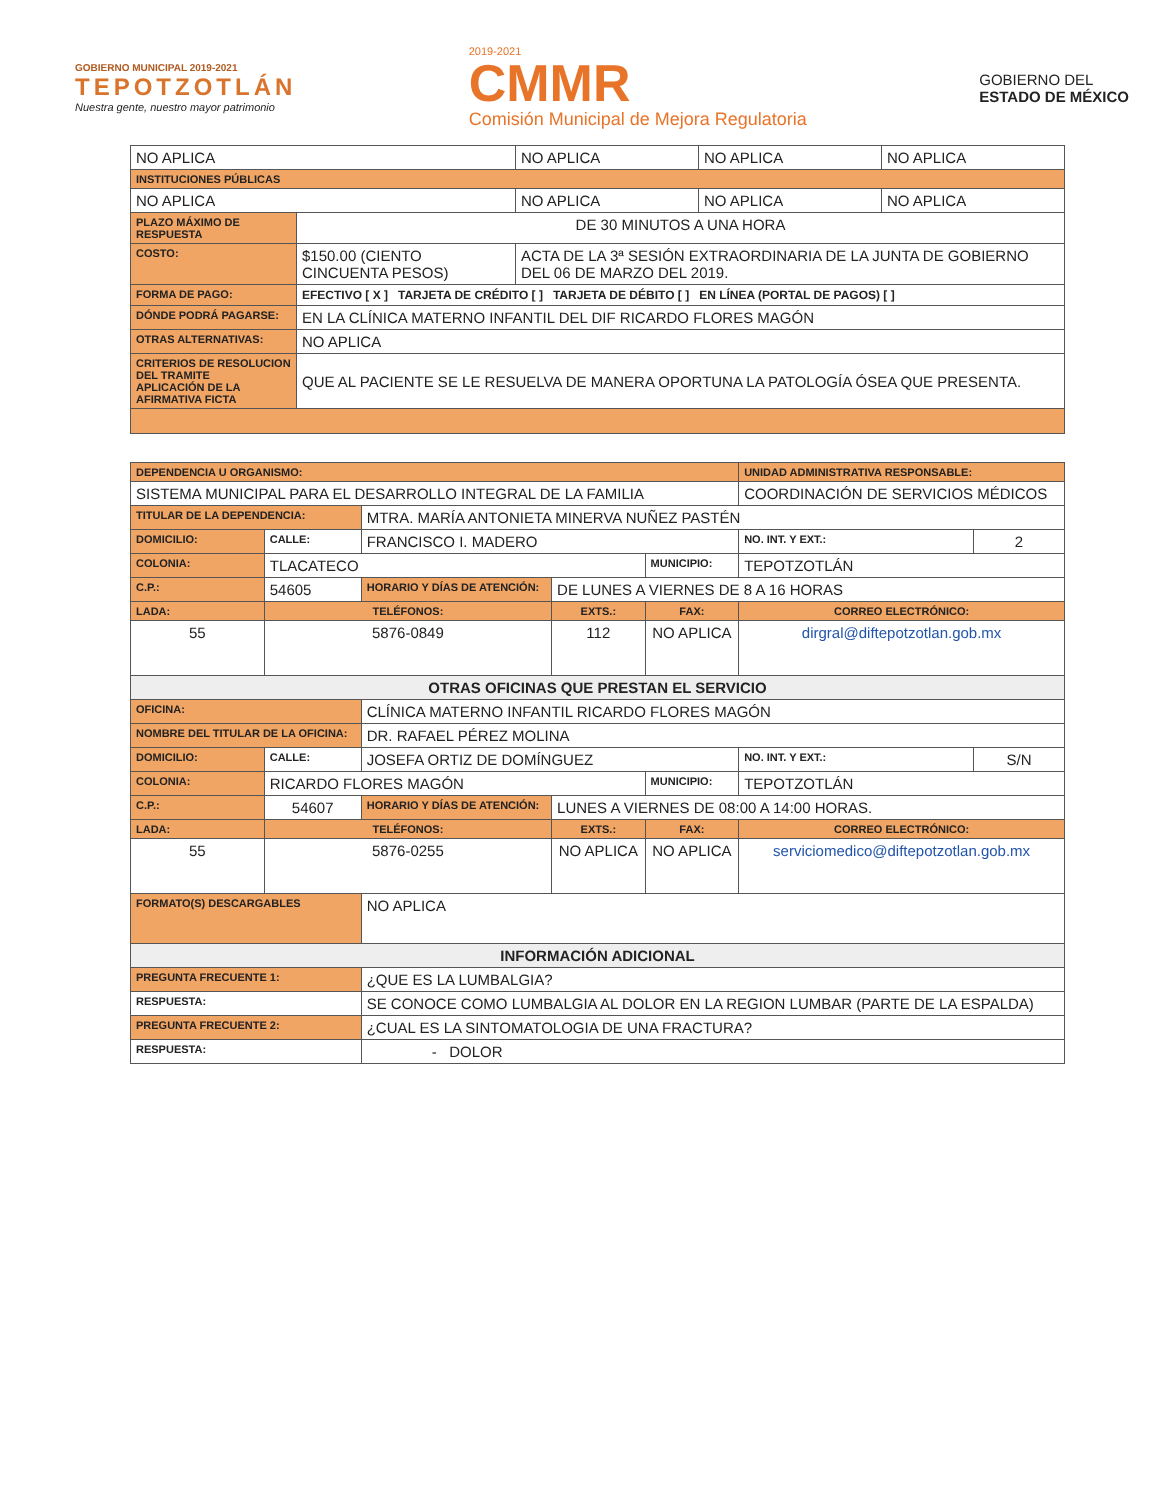GOBIERNO MUNICIPAL 2019-2021
TEPOTZOTLÁN
Nuestra gente, nuestro mayor patrimonio
2019-2021
CMMR
Comisión Municipal de Mejora Regulatoria
GOBIERNO DEL
ESTADO DE MÉXICO
| NO APLICA | | NO APLICA | NO APLICA | NO APLICA |
| INSTITUCIONES PÚBLICAS | | | | |
| NO APLICA | | NO APLICA | NO APLICA | NO APLICA |
| PLAZO MÁXIMO DE RESPUESTA | DE 30 MINUTOS A UNA HORA | | | |
| COSTO: | $150.00 (CIENTO CINCUENTA PESOS) | ACTA DE LA 3ª SESIÓN EXTRAORDINARIA DE LA JUNTA DE GOBIERNO DEL 06 DE MARZO DEL 2019. | | |
| FORMA DE PAGO: | EFECTIVO [ X ] TARJETA DE CRÉDITO [ ] TARJETA DE DÉBITO [ ] EN LÍNEA (PORTAL DE PAGOS) [ ] | | | |
| DÓNDE PODRÁ PAGARSE: | EN LA CLÍNICA MATERNO INFANTIL DEL DIF RICARDO FLORES MAGÓN | | | |
| OTRAS ALTERNATIVAS: | NO APLICA | | | |
| CRITERIOS DE RESOLUCION DEL TRAMITE APLICACIÓN DE LA AFIRMATIVA FICTA | QUE AL PACIENTE SE LE RESUELVA DE MANERA OPORTUNA LA PATOLOGÍA ÓSEA QUE PRESENTA. | | | |
| DEPENDENCIA U ORGANISMO: | | | | | | UNIDAD ADMINISTRATIVA RESPONSABLE: | | |
| SISTEMA MUNICIPAL PARA EL DESARROLLO INTEGRAL DE LA FAMILIA | | | | | | COORDINACIÓN DE SERVICIOS MÉDICOS | | |
| TITULAR DE LA DEPENDENCIA: | | | MTRA. MARÍA ANTONIETA MINERVA NUÑEZ PASTÉN | | | | | |
| DOMICILIO: | CALLE: | FRANCISCO I. MADERO | | | | | NO. INT. Y EXT.: | 2 |
| COLONIA: | TLACATECO | | | | MUNICIPIO: | TEPOTZOTLÁN | | |
| C.P.: | 54605 | | HORARIO Y DÍAS DE ATENCIÓN: | DE LUNES A VIERNES DE 8 A 16 HORAS | | | | |
| LADA: | TELÉFONOS: | | | EXTS.: | FAX: | | CORREO ELECTRÓNICO: | |
| 55 | 5876-0849 | | | 112 | NO APLICA | | dirgral@diftepotzotlan.gob.mx | |
| OTRAS OFICINAS QUE PRESTAN EL SERVICIO | | | | | | | | |
| OFICINA: | | CLÍNICA MATERNO INFANTIL RICARDO FLORES MAGÓN | | | | | | |
| NOMBRE DEL TITULAR DE LA OFICINA: | | | DR. RAFAEL PÉREZ MOLINA | | | | | |
| DOMICILIO: | CALLE: | JOSEFA ORTIZ DE DOMÍNGUEZ | | | | | NO. INT. Y EXT.: | S/N |
| COLONIA: | RICARDO FLORES MAGÓN | | | | MUNICIPIO: | TEPOTZOTLÁN | | |
| C.P.: | 54607 | | HORARIO Y DÍAS DE ATENCIÓN: | LUNES A VIERNES DE 08:00 A 14:00 HORAS. | | | | |
| LADA: | TELÉFONOS: | | | EXTS.: | FAX: | | CORREO ELECTRÓNICO: | |
| 55 | 5876-0255 | | | NO APLICA | NO APLICA | | serviciomedico@diftepotzotlan.gob.mx | |
| FORMATO(S) DESCARGABLES | | | NO APLICA | | | | | |
| INFORMACIÓN ADICIONAL | | | | | | | | |
| PREGUNTA FRECUENTE 1: | | | ¿QUE ES LA LUMBALGIA? | | | | | |
| RESPUESTA: | | | SE CONOCE COMO LUMBALGIA AL DOLOR EN LA REGION LUMBAR (PARTE DE LA ESPALDA) | | | | | |
| PREGUNTA FRECUENTE 2: | | | ¿CUAL ES LA SINTOMATOLOGIA DE UNA FRACTURA? | | | | | |
| RESPUESTA: | | | - DOLOR | | | | | |